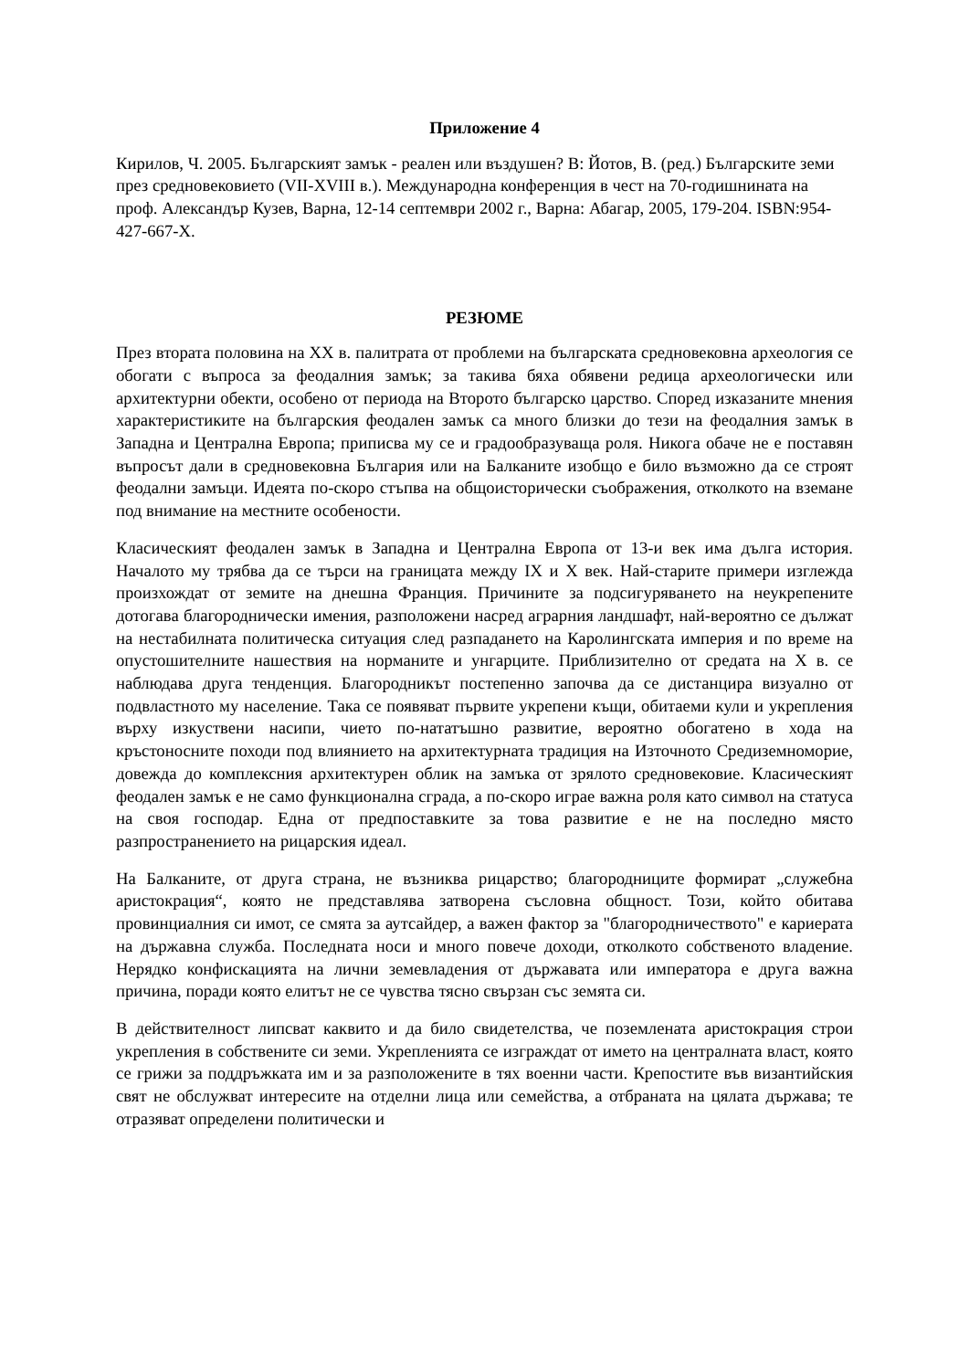Приложение 4
Кирилов, Ч. 2005. Българският замък - реален или въздушен? В: Йотов, В. (ред.) Българските земи през средновековието (VII-XVIII в.). Международна конференция в чест на 70-годишнината на проф. Александър Кузев, Варна, 12-14 септември 2002 г., Варна: Абагар, 2005, 179-204. ISBN:954-427-667-X.
РЕЗЮМЕ
През втората половина на XX в. палитрата от проблеми на българската средновековна археология се обогати с въпроса за феодалния замък; за такива бяха обявени редица археологически или архитектурни обекти, особено от периода на Второто българско царство. Според изказаните мнения характеристиките на българския феодален замък са много близки до тези на феодалния замък в Западна и Централна Европа; приписва му се и градообразуваща роля. Никога обаче не е поставян въпросът дали в средновековна България или на Балканите изобщо е било възможно да се строят феодални замъци. Идеята по-скоро стъпва на общоисторически съображения, отколкото на вземане под внимание на местните особености.
Класическият феодален замък в Западна и Централна Европа от 13-и век има дълга история. Началото му трябва да се търси на границата между IX и X век. Най-старите примери изглежда произхождат от земите на днешна Франция. Причините за подсигуряването на неукрепените дотогава благороднически имения, разположени насред аграрния ландшафт, най-вероятно се дължат на нестабилната политическа ситуация след разпадането на Каролингската империя и по време на опустошителните нашествия на норманите и унгарците. Приблизително от средата на X в. се наблюдава друга тенденция. Благородникът постепенно започва да се дистанцира визуално от подвластното му население. Така се появяват първите укрепени къщи, обитаеми кули и укрепления върху изкуствени насипи, чието по-нататъшно развитие, вероятно обогатено в хода на кръстоносните походи под влиянието на архитектурната традиция на Източното Средиземноморие, довежда до комплексния архитектурен облик на замъка от зрялото средновековие. Класическият феодален замък е не само функционална сграда, а по-скоро играе важна роля като символ на статуса на своя господар. Една от предпоставките за това развитие е не на последно място разпространението на рицарския идеал.
На Балканите, от друга страна, не възниква рицарство; благородниците формират „служебна аристокрация“, която не представлява затворена съсловна общност. Този, който обитава провинциалния си имот, се смята за аутсайдер, а важен фактор за "благородничеството" е кариерата на държавна служба. Последната носи и много повече доходи, отколкото собственото владение. Нерядко конфискацията на лични земевладения от държавата или императора е друга важна причина, поради която елитът не се чувства тясно свързан със земята си.
В действителност липсват каквито и да било свидетелства, че поземлената аристокрация строи укрепления в собствените си земи. Укрепленията се изграждат от името на централната власт, която се грижи за поддръжката им и за разположените в тях военни части. Крепостите във византийския свят не обслужват интересите на отделни лица или семейства, а отбраната на цялата държава; те отразяват определени политически и